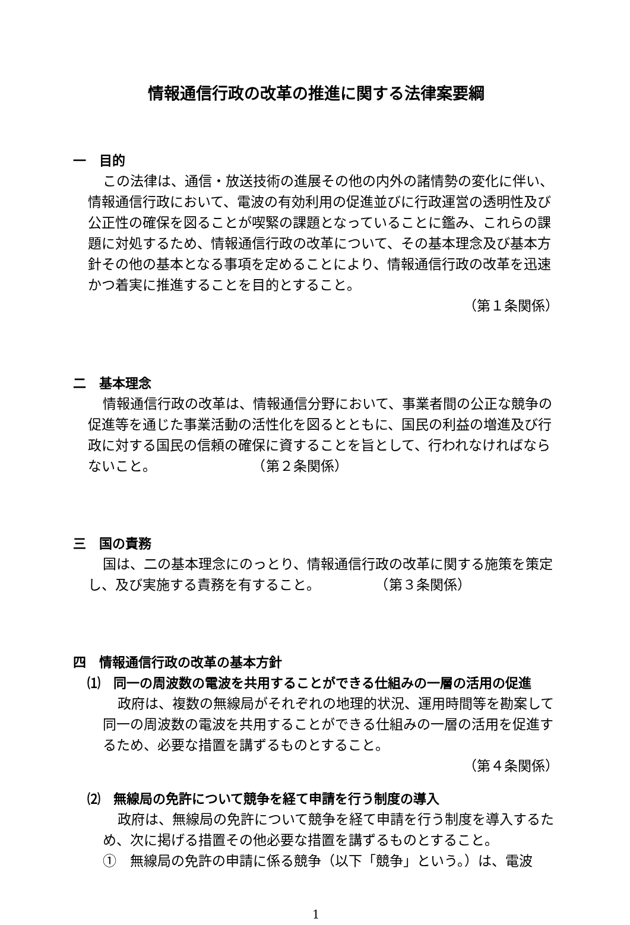情報通信行政の改革の推進に関する法律案要綱
一　目的
この法律は、通信・放送技術の進展その他の内外の諸情勢の変化に伴い、情報通信行政において、電波の有効利用の促進並びに行政運営の透明性及び公正性の確保を図ることが喫緊の課題となっていることに鑑み、これらの課題に対処するため、情報通信行政の改革について、その基本理念及び基本方針その他の基本となる事項を定めることにより、情報通信行政の改革を迅速かつ着実に推進することを目的とすること。
（第１条関係）
二　基本理念
情報通信行政の改革は、情報通信分野において、事業者間の公正な競争の促進等を通じた事業活動の活性化を図るとともに、国民の利益の増進及び行政に対する国民の信頼の確保に資することを旨として、行われなければならないこと。　　　　　　　　（第２条関係）
三　国の責務
国は、二の基本理念にのっとり、情報通信行政の改革に関する施策を策定し、及び実施する責務を有すること。　　　　　（第３条関係）
四　情報通信行政の改革の基本方針
⑴　同一の周波数の電波を共用することができる仕組みの一層の活用の促進
政府は、複数の無線局がそれぞれの地理的状況、運用時間等を勘案して同一の周波数の電波を共用することができる仕組みの一層の活用を促進するため、必要な措置を講ずるものとすること。
（第４条関係）
⑵　無線局の免許について競争を経て申請を行う制度の導入
政府は、無線局の免許について競争を経て申請を行う制度を導入するため、次に掲げる措置その他必要な措置を講ずるものとすること。
①　無線局の免許の申請に係る競争（以下「競争」という。）は、電波
1